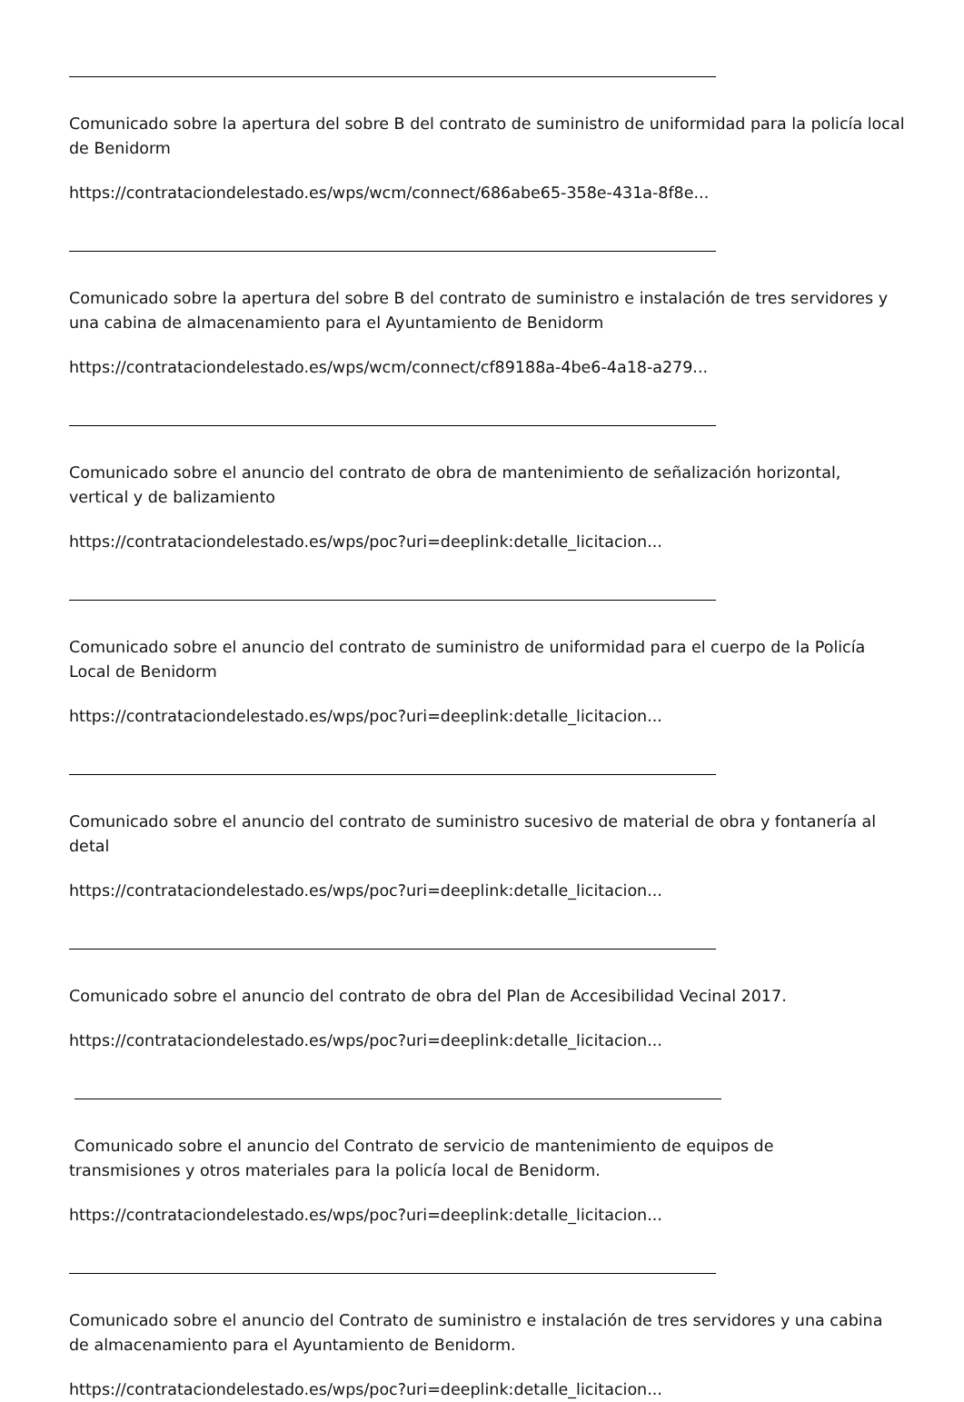Comunicado sobre la apertura del sobre B del contrato de suministro de uniformidad para la policía local de Benidorm
https://contrataciondelestado.es/wps/wcm/connect/686abe65-358e-431a-8f8e...
Comunicado sobre la apertura del sobre B del contrato de suministro e instalación de tres servidores y una cabina de almacenamiento para el Ayuntamiento de Benidorm
https://contrataciondelestado.es/wps/wcm/connect/cf89188a-4be6-4a18-a279...
Comunicado sobre el anuncio del contrato de obra de mantenimiento de señalización horizontal, vertical y de balizamiento
https://contrataciondelestado.es/wps/poc?uri=deeplink:detalle_licitacion...
Comunicado sobre el anuncio del contrato de suministro de uniformidad para el cuerpo de la Policía Local de Benidorm
https://contrataciondelestado.es/wps/poc?uri=deeplink:detalle_licitacion...
Comunicado sobre el anuncio del contrato de suministro sucesivo de material de obra y fontanería al detal
https://contrataciondelestado.es/wps/poc?uri=deeplink:detalle_licitacion...
Comunicado sobre el anuncio del contrato de obra del Plan de Accesibilidad Vecinal 2017.
https://contrataciondelestado.es/wps/poc?uri=deeplink:detalle_licitacion...
Comunicado sobre el anuncio del Contrato de servicio de mantenimiento de equipos de
transmisiones y otros materiales para la policía local de Benidorm.
https://contrataciondelestado.es/wps/poc?uri=deeplink:detalle_licitacion...
Comunicado sobre el anuncio del Contrato de suministro e instalación de tres servidores y una cabina de almacenamiento para el Ayuntamiento de Benidorm.
https://contrataciondelestado.es/wps/poc?uri=deeplink:detalle_licitacion...